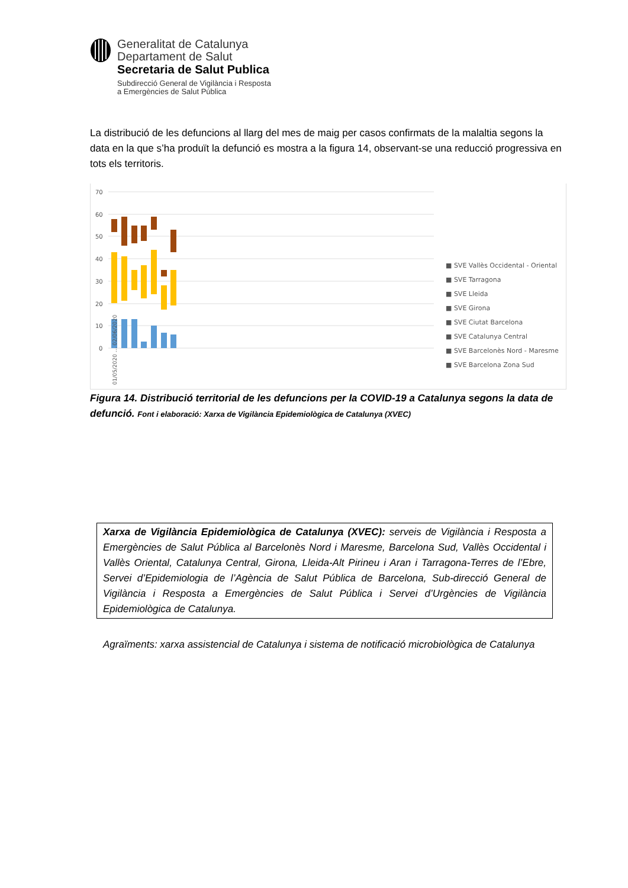Generalitat de Catalunya
Departament de Salut
Secretaria de Salut Publica
Subdirecció General de Vigilància i Resposta
a Emergències de Salut Pública
La distribució de les defuncions al llarg del mes de maig per casos confirmats de la malaltia segons la data en la que s’ha produït la defunció es mostra a la figura 14, observant-se una reducció progressiva en tots els territoris.
70
60
50
40
30
20
10
0
■ SVE Vallès Occidental - Oriental
■ SVE Tarragona
■ SVE Lleida
■ SVE Girona
■ SVE Ciutat Barcelona
■ SVE Catalunya Central
■ SVE Barcelonès Nord - Maresme
■ SVE Barcelona Zona Sud
01/05/2020 … 02/06/2020
Figura 14. Distribució territorial de les defuncions per la COVID-19 a Catalunya segons la data de defunció. Font i elaboració: Xarxa de Vigilància Epidemiològica de Catalunya (XVEC)
Xarxa de Vigilància Epidemiològica de Catalunya (XVEC): serveis de Vigilància i Resposta a Emergències de Salut Pública al Barcelonès Nord i Maresme, Barcelona Sud, Vallès Occidental i Vallès Oriental, Catalunya Central, Girona, Lleida-Alt Pirineu i Aran i Tarragona-Terres de l’Ebre, Servei d’Epidemiologia de l’Agència de Salut Pública de Barcelona, Sub-direcció General de Vigilància i Resposta a Emergències de Salut Pública i Servei d’Urgències de Vigilància Epidemiològica de Catalunya.
Agraïments: xarxa assistencial de Catalunya i sistema de notificació microbiològica de Catalunya